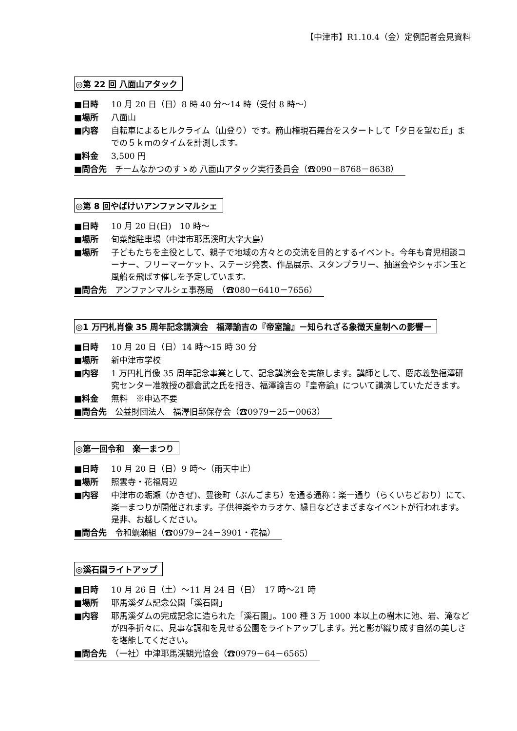【中津市】R1.10.4（金）定例記者会見資料
◎第 22 回 八面山アタック
■日時 10 月 20 日（日）8 時 40 分～14 時（受付 8 時～）
■場所 八面山
■内容 自転車によるヒルクライム（山登り）です。箭山権現石舞台をスタートして「夕日を望む丘」までの５ｋｍのタイムを計測します。
■料金 3,500 円
■問合先　チームなかつのすゝめ 八面山アタック実行委員会（☎090－8768－8638）
◎第 8 回やばけいアンファンマルシェ
■日時 10 月 20 日(日)　10 時～
■場所 旬菜館駐車場（中津市耶馬溪町大字大島）
■場所 子どもたちを主役として、親子で地域の方々との交流を目的とするイベント。今年も育児相談コーナー、フリーマーケット、ステージ発表、作品展示、スタンプラリー、抽選会やシャボン玉と風船を飛ばす催しを予定しています。
■問合先　アンファンマルシェ事務局　（☎080－6410－7656）
◎1 万円札肖像 35 周年記念講演会　福澤諭吉の『帝室論』－知られざる象徴天皇制への影響－
■日時 10 月 20 日（日）14 時～15 時 30 分
■場所 新中津市学校
■内容 1 万円札肖像 35 周年記念事業として、記念講演会を実施します。講師として、慶応義塾福澤研究センター准教授の都倉武之氏を招き、福澤諭吉の『皇帝論』について講演していただきます。
■料金 無料　※申込不要
■問合先　公益財団法人　福澤旧邸保存会（☎0979－25－0063）
◎第一回令和　楽一まつり
■日時 10 月 20 日（日）9 時～（雨天中止）
■場所 照雲寺・花福周辺
■内容 中津市の蛎瀬（かきぜ)、豊後町（ぶんごまち）を通る通称：楽一通り（らくいちどおり）にて、楽一まつりが開催されます。子供神楽やカラオケ、縁日などさまざまなイベントが行われます。是非、お越しください。
■問合先　令和蠣瀬組（☎0979－24－3901・花福）
◎溪石園ライトアップ
■日時 10 月 26 日（土）～11 月 24 日（日）　17 時～21 時
■場所 耶馬溪ダム記念公園「溪石園」
■内容 耶馬溪ダムの完成記念に造られた「溪石園」。100 種 3 万 1000 本以上の樹木に池、岩、滝などが四季折々に、見事な調和を見せる公園をライトアップします。光と影が織り成す自然の美しさを堪能してください。
■問合先　（一社）中津耶馬渓観光協会（☎0979－64－6565）